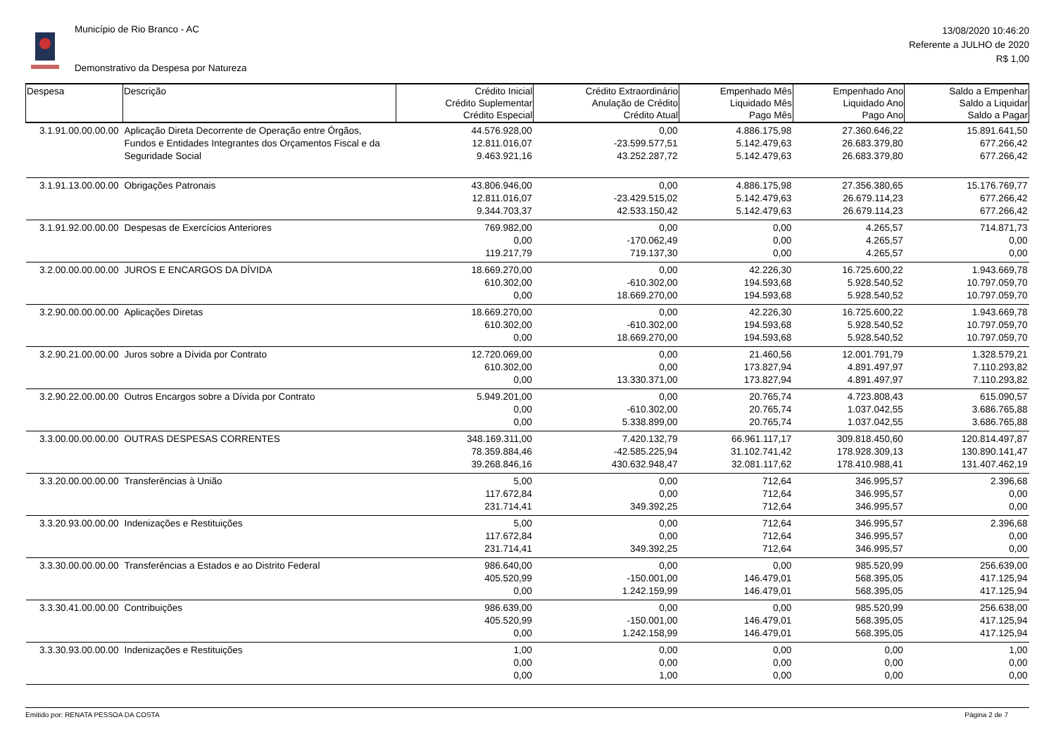Município de Rio Branco - AC
Demonstrativo da Despesa por Natureza
13/08/2020 10:46:20
Referente a JULHO de 2020
R$ 1,00
| Despesa | Descrição | Crédito Inicial Crédito Suplementar Crédito Especial | Crédito Extraordinário Anulação de Crédito Crédito Atual | Empenhado Mês Liquidado Mês Pago Mês | Empenhado Ano Liquidado Ano Pago Ano | Saldo a Empenhar Saldo a Liquidar Saldo a Pagar |
| --- | --- | --- | --- | --- | --- | --- |
| 3.1.91.00.00.00.00 | Aplicação Direta Decorrente de Operação entre Órgãos, Fundos e Entidades Integrantes dos Orçamentos Fiscal e da Seguridade Social | 44.576.928,00 12.811.016,07 9.463.921,16 | 0,00 -23.599.577,51 43.252.287,72 | 4.886.175,98 5.142.479,63 5.142.479,63 | 27.360.646,22 26.683.379,80 26.683.379,80 | 15.891.641,50 677.266,42 677.266,42 |
| 3.1.91.13.00.00.00 | Obrigações Patronais | 43.806.946,00 12.811.016,07 9.344.703,37 | 0,00 -23.429.515,02 42.533.150,42 | 4.886.175,98 5.142.479,63 5.142.479,63 | 27.356.380,65 26.679.114,23 26.679.114,23 | 15.176.769,77 677.266,42 677.266,42 |
| 3.1.91.92.00.00.00 | Despesas de Exercícios Anteriores | 769.982,00 0,00 119.217,79 | 0,00 -170.062,49 719.137,30 | 0,00 0,00 0,00 | 4.265,57 4.265,57 4.265,57 | 714.871,73 0,00 0,00 |
| 3.2.00.00.00.00.00 | JUROS E ENCARGOS DA DÍVIDA | 18.669.270,00 610.302,00 0,00 | 0,00 -610.302,00 18.669.270,00 | 42.226,30 194.593,68 194.593,68 | 16.725.600,22 5.928.540,52 5.928.540,52 | 1.943.669,78 10.797.059,70 10.797.059,70 |
| 3.2.90.00.00.00.00 | Aplicações Diretas | 18.669.270,00 610.302,00 0,00 | 0,00 -610.302,00 18.669.270,00 | 42.226,30 194.593,68 194.593,68 | 16.725.600,22 5.928.540,52 5.928.540,52 | 1.943.669,78 10.797.059,70 10.797.059,70 |
| 3.2.90.21.00.00.00 | Juros sobre a Dívida por Contrato | 12.720.069,00 610.302,00 0,00 | 0,00 0,00 13.330.371,00 | 21.460,56 173.827,94 173.827,94 | 12.001.791,79 4.891.497,97 4.891.497,97 | 1.328.579,21 7.110.293,82 7.110.293,82 |
| 3.2.90.22.00.00.00 | Outros Encargos sobre a Dívida por Contrato | 5.949.201,00 0,00 0,00 | 0,00 -610.302,00 5.338.899,00 | 20.765,74 20.765,74 20.765,74 | 4.723.808,43 1.037.042,55 1.037.042,55 | 615.090,57 3.686.765,88 3.686.765,88 |
| 3.3.00.00.00.00.00 | OUTRAS DESPESAS CORRENTES | 348.169.311,00 78.359.884,46 39.268.846,16 | 7.420.132,79 -42.585.225,94 430.632.948,47 | 66.961.117,17 31.102.741,42 32.081.117,62 | 309.818.450,60 178.928.309,13 178.410.988,41 | 120.814.497,87 130.890.141,47 131.407.462,19 |
| 3.3.20.00.00.00.00 | Transferências à União | 5,00 117.672,84 231.714,41 | 0,00 0,00 349.392,25 | 712,64 712,64 712,64 | 346.995,57 346.995,57 346.995,57 | 2.396,68 0,00 0,00 |
| 3.3.20.93.00.00.00 | Indenizações e Restituições | 5,00 117.672,84 231.714,41 | 0,00 0,00 349.392,25 | 712,64 712,64 712,64 | 346.995,57 346.995,57 346.995,57 | 2.396,68 0,00 0,00 |
| 3.3.30.00.00.00.00 | Transferências a Estados e ao Distrito Federal | 986.640,00 405.520,99 0,00 | 0,00 -150.001,00 1.242.159,99 | 0,00 146.479,01 146.479,01 | 985.520,99 568.395,05 568.395,05 | 256.639,00 417.125,94 417.125,94 |
| 3.3.30.41.00.00.00 | Contribuições | 986.639,00 405.520,99 0,00 | 0,00 -150.001,00 1.242.158,99 | 0,00 146.479,01 146.479,01 | 985.520,99 568.395,05 568.395,05 | 256.638,00 417.125,94 417.125,94 |
| 3.3.30.93.00.00.00 | Indenizações e Restituições | 1,00 0,00 0,00 | 0,00 0,00 1,00 | 0,00 0,00 0,00 | 0,00 0,00 0,00 | 1,00 0,00 0,00 |
Emitido por: RENATA PESSOA DA COSTA Página 2 de 7